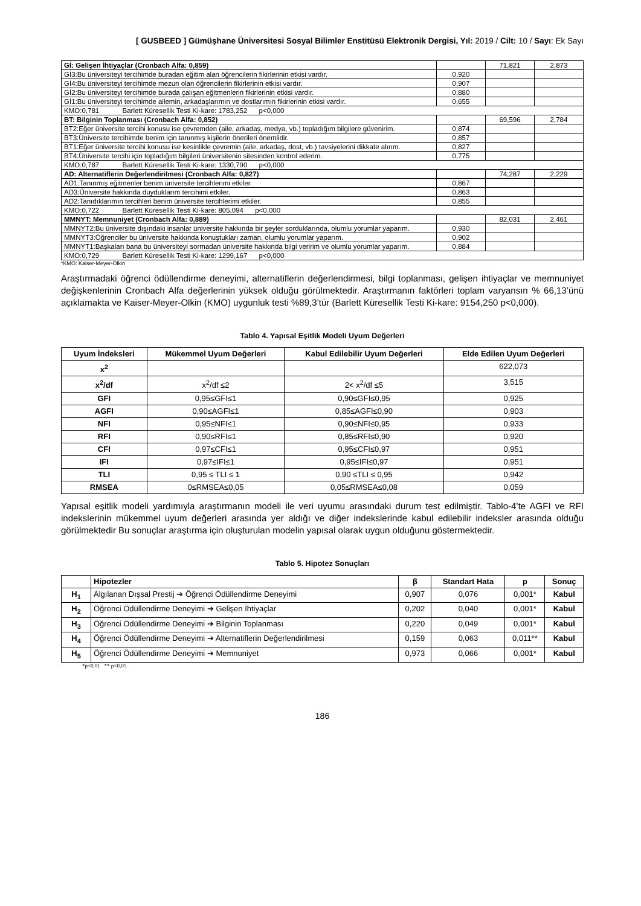[ GUSBEED ] Gümüşhane Üniversitesi Sosyal Bilimler Enstitüsü Elektronik Dergisi, Yıl: 2019 / Cilt: 10 / Sayı: Ek Sayı
| Gİ: Gelişen İhtiyaçlar (Cronbach Alfa: 0,859) | | 71,821 | 2,873 |
| Gİ3:Bu üniversiteyi tercihimde buradan eğitim alan öğrencilerin fikirlerinin etkisi vardır. | 0,920 | | |
| Gİ4:Bu üniversiteyi tercihimde mezun olan öğrencilerin fikirlerinin etkisi vardır. | 0,907 | | |
| Gİ2:Bu üniversiteyi tercihimde burada çalışan eğitmenlerin fikirlerinin etkisi vardır. | 0,880 | | |
| Gİ1:Bu üniversiteyi tercihimde ailemin, arkadaşlarımın ve dostlarımın fikirlerinin etkisi vardır. | 0,655 | | |
| KMO:0,781 Barlett Küresellik Testi Ki-kare: 1783,252 p<0,000 | | | |
| BT: Bilginin Toplanması (Cronbach Alfa: 0,852) | | 69,596 | 2,784 |
| BT2:Eğer üniversite tercihi konusu ise çevremden (aile, arkadaş, medya, vb.) topladığım bilgilere güvenirim. | 0,874 | | |
| BT3:Üniversite tercihimde benim için tanınmış kişilerin önerileri önemlidir. | 0,857 | | |
| BT1:Eğer üniversite tercihi konusu ise kesinlikle çevremin (aile, arkadaş, dost, vb.) tavsiyelerini dikkate alırım. | 0,827 | | |
| BT4:Üniversite tercihi için topladığım bilgileri üniversitenin sitesinden kontrol ederim. | 0,775 | | |
| KMO:0,787 Barlett Küresellik Testi Ki-kare: 1330,790 p<0,000 | | | |
| AD: Alternatiflerin Değerlendirilmesi (Cronbach Alfa: 0,827) | | 74,287 | 2,229 |
| AD1:Tanınmış eğitmenler benim üniversite tercihlerimi etkiler. | 0,867 | | |
| AD3:Üniversite hakkında duyduklarım tercihimi etkiler. | 0,863 | | |
| AD2:Tanıdıklarımın tercihleri benim üniversite tercihlerimi etkiler. | 0,855 | | |
| KMO:0,722 Barlett Küresellik Testi Ki-kare: 805,094 p<0,000 | | | |
| MMNYT: Memnuniyet (Cronbach Alfa: 0,889) | | 82,031 | 2,461 |
| MMNYT2:Bu üniversite dışındaki insanlar üniversite hakkında bir şeyler sorduklarında, olumlu yorumlar yaparım. | 0,930 | | |
| MMNYT3:Öğrenciler bu üniversite hakkında konuştukları zaman, olumlu yorumlar yaparım. | 0,902 | | |
| MMNYT1:Başkaları bana bu üniversiteyi sormadan üniversite hakkında bilgi veririm ve olumlu yorumlar yaparım. | 0,884 | | |
| KMO:0,729 Barlett Küresellik Testi Ki-kare: 1299,167 p<0,000 | | | |
*KMO: Kaiser-Meyer-Olkin
Araştırmadaki öğrenci ödüllendirme deneyimi, alternatiflerin değerlendirmesi, bilgi toplanması, gelişen ihtiyaçlar ve memnuniyet değişkenlerinin Cronbach Alfa değerlerinin yüksek olduğu görülmektedir. Araştırmanın faktörleri toplam varyansın % 66,13’ünü açıklamakta ve Kaiser-Meyer-Olkin (KMO) uygunluk testi %89,3’tür (Barlett Küresellik Testi Ki-kare: 9154,250 p<0,000).
Tablo 4. Yapısal Eşitlik Modeli Uyum Değerleri
| Uyum İndeksleri | Mükemmel Uyum Değerleri | Kabul Edilebilir Uyum Değerleri | Elde Edilen Uyum Değerleri |
| --- | --- | --- | --- |
| x<sup>2</sup> | | | 622,073 |
| x<sup>2</sup>/df | x<sup>2</sup>/df ≤2 | 2< x<sup>2</sup>/df ≤5 | 3,515 |
| GFI | 0,95≤GFI≤1 | 0,90≤GFI≤0,95 | 0,925 |
| AGFI | 0,90≤AGFI≤1 | 0,85≤AGFI≤0,90 | 0,903 |
| NFI | 0,95≤NFI≤1 | 0,90≤NFI≤0,95 | 0,933 |
| RFI | 0,90≤RFI≤1 | 0,85≤RFI≤0,90 | 0,920 |
| CFI | 0,97≤CFI≤1 | 0,95≤CFI≤0,97 | 0,951 |
| IFI | 0,97≤IFI≤1 | 0,95≤IFI≤0,97 | 0,951 |
| TLI | 0,95 ≤ TLI ≤ 1 | 0,90 ≤TLI ≤ 0,95 | 0,942 |
| RMSEA | 0≤RMSEA≤0,05 | 0,05≤RMSEA≤0,08 | 0,059 |
Yapısal eşitlik modeli yardımıyla araştırmanın modeli ile veri uyumu arasındaki durum test edilmiştir. Tablo-4’te AGFI ve RFI indekslerinin mükemmel uyum değerleri arasında yer aldığı ve diğer indekslerinde kabul edilebilir indeksler arasında olduğu görülmektedir Bu sonuçlar araştırma için oluşturulan modelin yapısal olarak uygun olduğunu göstermektedir.
Tablo 5. Hipotez Sonuçları
| | Hipotezler | β | Standart Hata | p | Sonuç |
| --- | --- | --- | --- | --- | --- |
| H<sub>1</sub> | Algılanan Dışsal Prestij ➔ Öğrenci Ödüllendirme Deneyimi | 0,907 | 0,076 | 0,001* | Kabul |
| H<sub>2</sub> | Öğrenci Ödüllendirme Deneyimi ➔ Gelişen İhtiyaçlar | 0,202 | 0,040 | 0,001* | Kabul |
| H<sub>3</sub> | Öğrenci Ödüllendirme Deneyimi ➔ Bilginin Toplanması | 0,220 | 0,049 | 0,001* | Kabul |
| H<sub>4</sub> | Öğrenci Ödüllendirme Deneyimi ➔ Alternatiflerin Değerlendirilmesi | 0,159 | 0,063 | 0,011** | Kabul |
| H<sub>5</sub> | Öğrenci Ödüllendirme Deneyimi ➔ Memnuniyet | 0,973 | 0,066 | 0,001* | Kabul |
*p<0,01 ** p<0,05
186